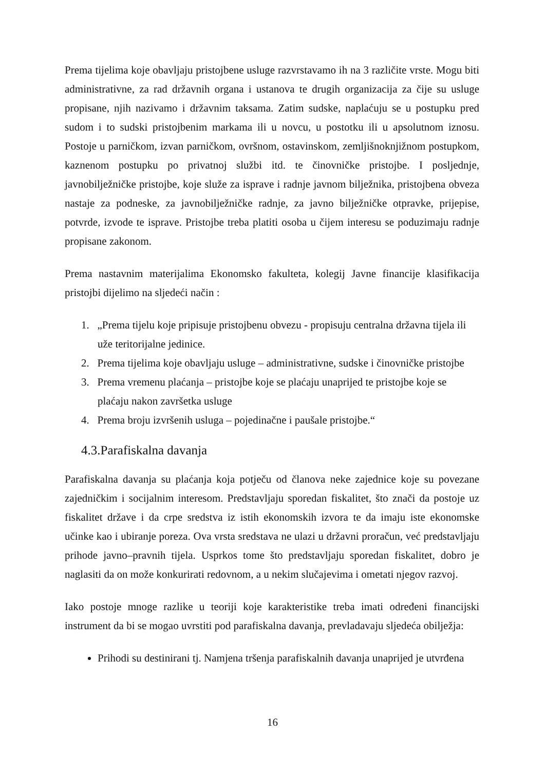Prema tijelima koje obavljaju pristojbene usluge razvrstavamo ih na 3 različite vrste. Mogu biti administrativne, za rad državnih organa i ustanova te drugih organizacija za čije su usluge propisane, njih nazivamo i državnim taksama. Zatim sudske, naplaćuju se u postupku pred sudom i to sudski pristojbenim markama ili u novcu, u postotku ili u apsolutnom iznosu. Postoje u parničkom, izvan parničkom, ovršnom, ostavinskom, zemljišnoknjižnom postupkom, kaznenom postupku po privatnoj službi itd. te činovničke pristojbe. I posljednje, javnobilježničke pristojbe, koje služe za isprave i radnje javnom bilježnika, pristojbena obveza nastaje za podneske, za javnobilježničke radnje, za javno bilježničke otpravke, prijepise, potvrde, izvode te isprave. Pristojbe treba platiti osoba u čijem interesu se poduzimaju radnje propisane zakonom.
Prema nastavnim materijalima Ekonomsko fakulteta, kolegij Javne financije klasifikacija pristojbi dijelimo na sljedeći način :
1. „Prema tijelu koje pripisuje pristojbenu obvezu - propisuju centralna državna tijela ili uže teritorijalne jedinice.
2. Prema tijelima koje obavljaju usluge – administrativne, sudske i činovničke pristojbe
3. Prema vremenu plaćanja – pristojbe koje se plaćaju unaprijed te pristojbe koje se plaćaju nakon završetka usluge
4. Prema broju izvršenih usluga – pojedinačne i paušale pristojbe.“
4.3.Parafiskalna davanja
Parafiskalna davanja su plaćanja koja potječu od članova neke zajednice koje su povezane zajedničkim i socijalnim interesom. Predstavljaju sporedan fiskalitet, što znači da postoje uz fiskalitet države i da crpe sredstva iz istih ekonomskih izvora te da imaju iste ekonomske učinke kao i ubiranje poreza. Ova vrsta sredstava ne ulazi u državni proračun, već predstavljaju prihode javno–pravnih tijela. Usprkos tome što predstavljaju sporedan fiskalitet, dobro je naglasiti da on može konkurirati redovnom, a u nekim slučajevima i ometati njegov razvoj.
Iako postoje mnoge razlike u teoriji koje karakteristike treba imati određeni financijski instrument da bi se mogao uvrstiti pod parafiskalna davanja, prevladavaju sljedeća obilježja:
Prihodi su destinirani tj. Namjena tršenja parafiskalnih davanja unaprijed je utvrđena
16